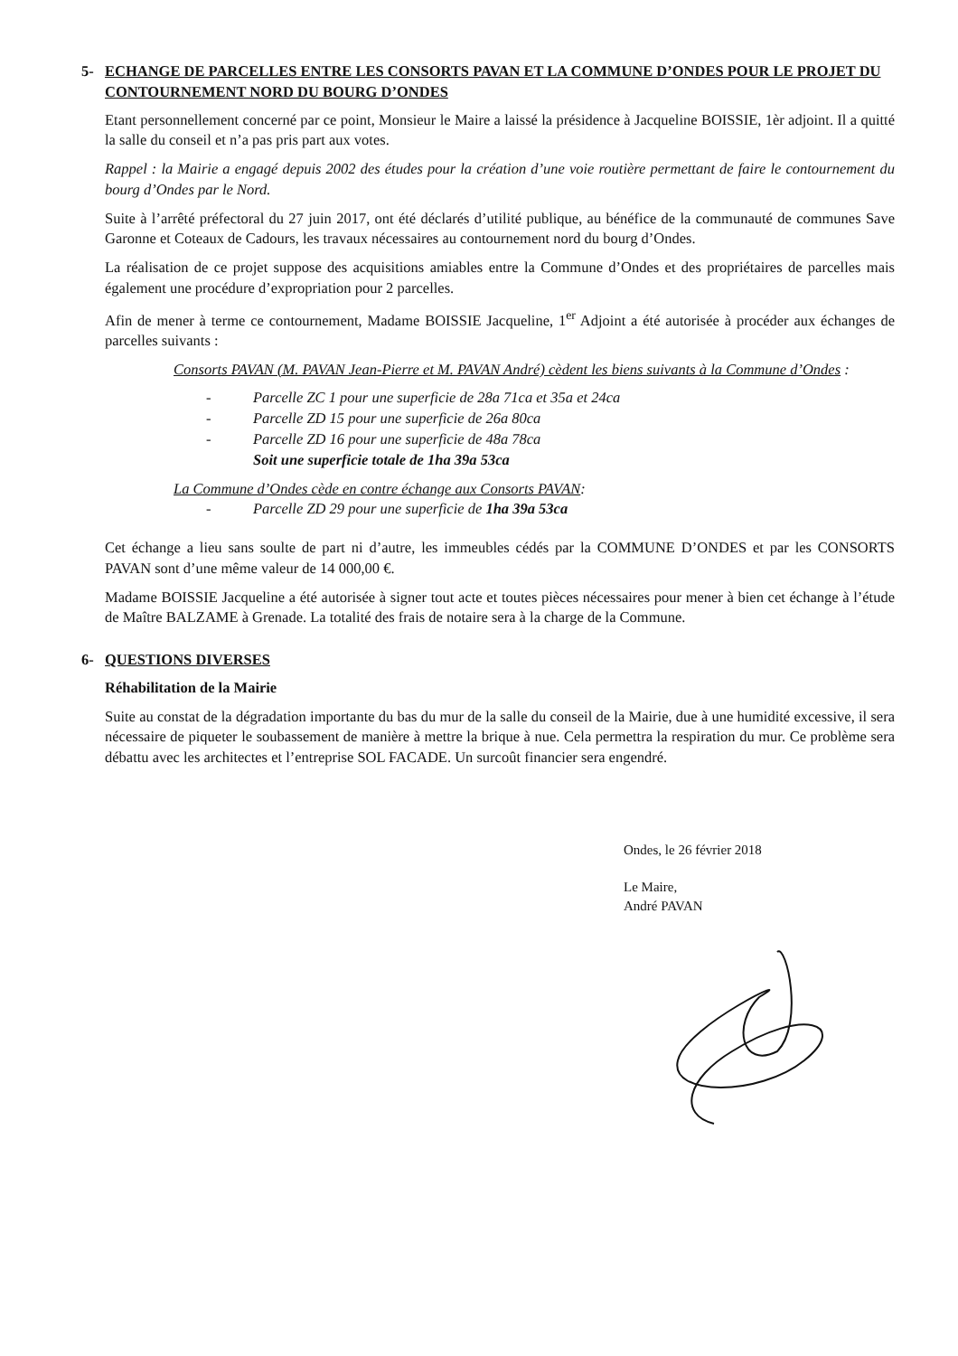5- ECHANGE DE PARCELLES ENTRE LES CONSORTS PAVAN ET LA COMMUNE D’ONDES POUR LE PROJET DU CONTOURNEMENT NORD DU BOURG D’ONDES
Etant personnellement concerné par ce point, Monsieur le Maire a laissé la présidence à Jacqueline BOISSIE, 1èr adjoint. Il a quitté la salle du conseil et n’a pas pris part aux votes.
Rappel : la Mairie a engagé depuis 2002 des études pour la création d’une voie routière permettant de faire le contournement du bourg d’Ondes par le Nord.
Suite à l’arrêté préfectoral du 27 juin 2017, ont été déclarés d’utilité publique, au bénéfice de la communauté de communes Save Garonne et Coteaux de Cadours, les travaux nécessaires au contournement nord du bourg d’Ondes.
La réalisation de ce projet suppose des acquisitions amiables entre la Commune d’Ondes et des propriétaires de parcelles mais également une procédure d’expropriation pour 2 parcelles.
Afin de mener à terme ce contournement, Madame BOISSIE Jacqueline, 1<sup>er</sup> Adjoint a été autorisée à procéder aux échanges de parcelles suivants :
Consorts PAVAN (M. PAVAN Jean-Pierre et M. PAVAN André) cèdent les biens suivants à la Commune d’Ondes :
- Parcelle ZC 1 pour une superficie de 28a 71ca et 35a et 24ca
- Parcelle ZD 15 pour une superficie de 26a 80ca
- Parcelle ZD 16 pour une superficie de 48a 78ca
Soit une superficie totale de 1ha 39a 53ca
La Commune d’Ondes cède en contre échange aux Consorts PAVAN:
- Parcelle ZD 29 pour une superficie de 1ha 39a 53ca
Cet échange a lieu sans soulte de part ni d’autre, les immeubles cédés par la COMMUNE D’ONDES et par les CONSORTS PAVAN sont d’une même valeur de 14 000,00 €.
Madame BOISSIE Jacqueline a été autorisée à signer tout acte et toutes pièces nécessaires pour mener à bien cet échange à l’étude de Maître BALZAME à Grenade. La totalité des frais de notaire sera à la charge de la Commune.
6- QUESTIONS DIVERSES
Réhabilitation de la Mairie
Suite au constat de la dégradation importante du bas du mur de la salle du conseil de la Mairie, due à une humidité excessive, il sera nécessaire de piqueter le soubassement de manière à mettre la brique à nue. Cela permettra la respiration du mur. Ce problème sera débattu avec les architectes et l’entreprise SOL FACADE. Un surcoût financier sera engendré.
Ondes, le 26 février 2018
Le Maire,
André PAVAN